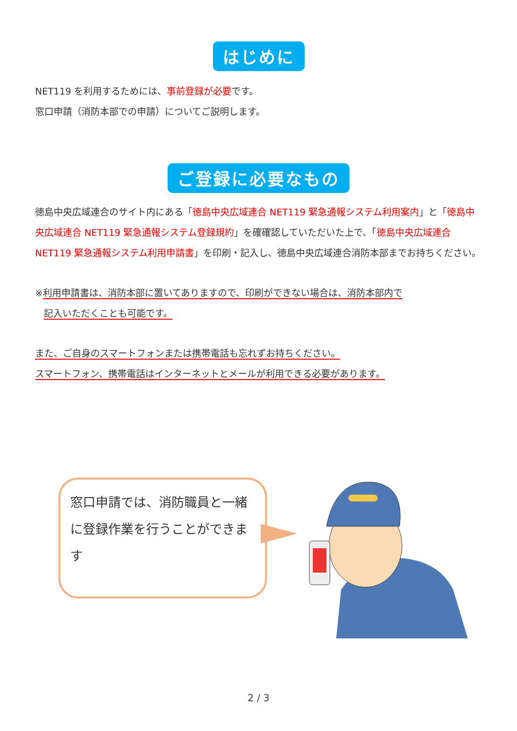はじめに
NET119 を利用するためには、事前登録が必要です。
窓口申請（消防本部での申請）についてご説明します。
ご登録に必要なもの
徳島中央広域連合のサイト内にある「徳島中央広域連合 NET119 緊急通報システム利用案内」と「徳島中央広域連合 NET119 緊急通報システム登録規約」を確確認していただいた上で、「徳島中央広域連合 NET119 緊急通報システム利用申請書」を印刷・記入し、徳島中央広域連合消防本部までお持ちください。
※利用申請書は、消防本部に置いてありますので、印刷ができない場合は、消防本部内で
記入いただくことも可能です。
また、ご自身のスマートフォンまたは携帯電話も忘れずお持ちください。
スマートフォン、携帯電話はインターネットとメールが利用できる必要があります。
窓口申請では、消防職員と一緒に登録作業を行うことができます
2 / 3